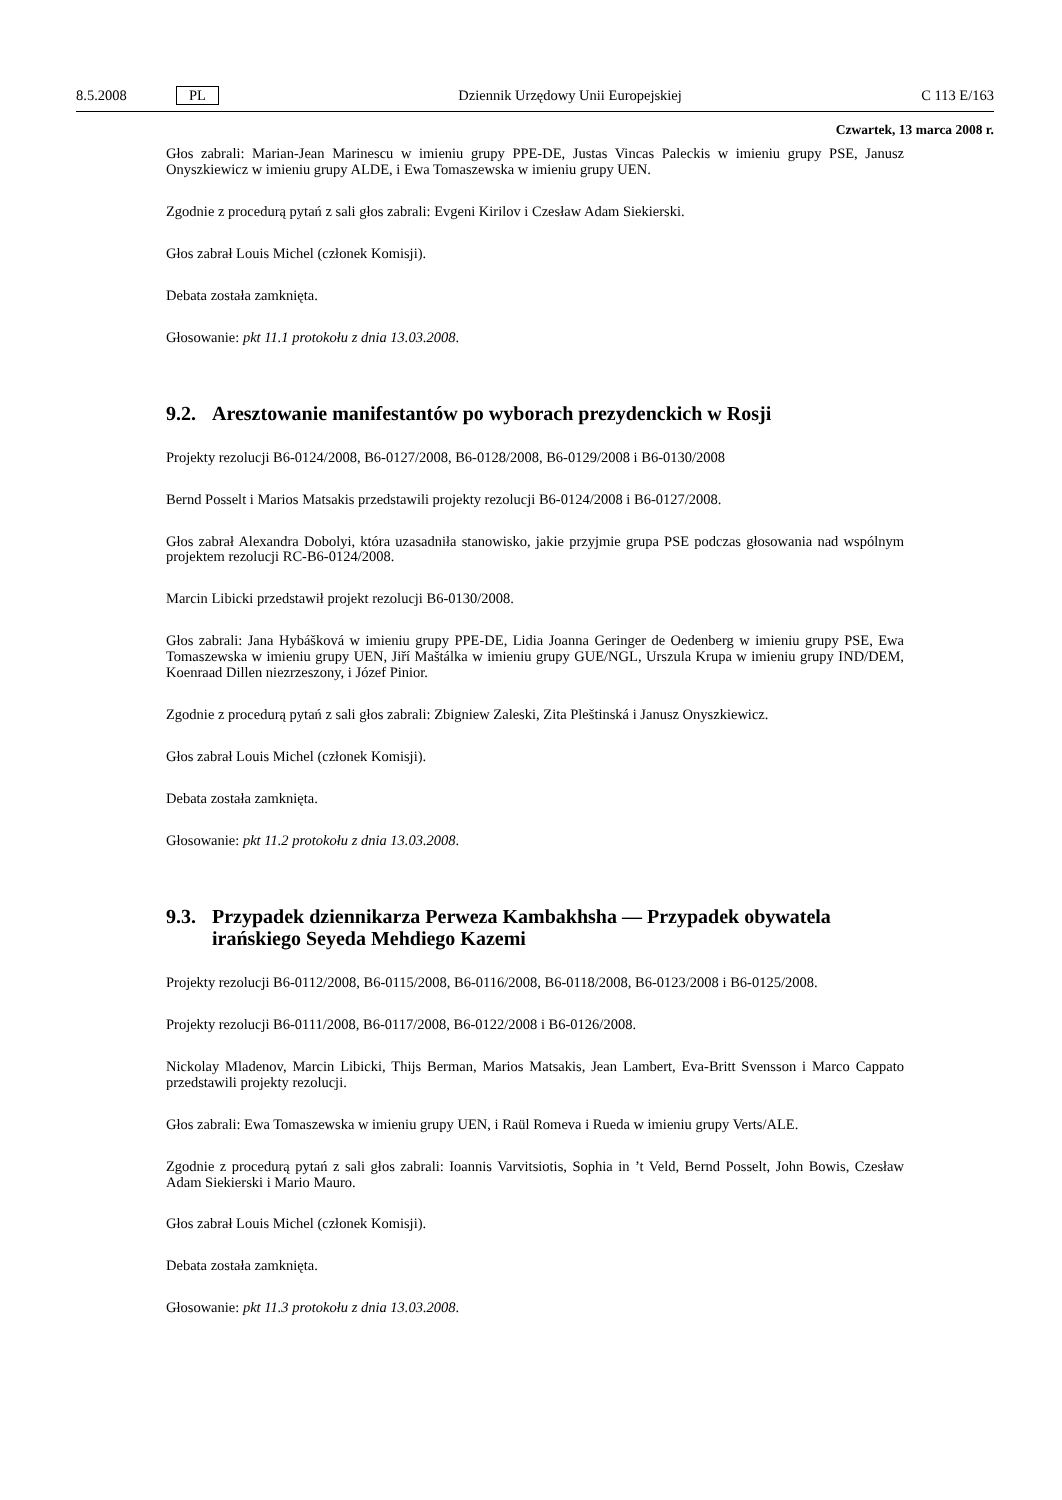8.5.2008 PL Dziennik Urzędowy Unii Europejskiej C 113 E/163
Czwartek, 13 marca 2008 r.
Głos zabrali: Marian-Jean Marinescu w imieniu grupy PPE-DE, Justas Vincas Paleckis w imieniu grupy PSE, Janusz Onyszkiewicz w imieniu grupy ALDE, i Ewa Tomaszewska w imieniu grupy UEN.
Zgodnie z procedurą pytań z sali głos zabrali: Evgeni Kirilov i Czesław Adam Siekierski.
Głos zabrał Louis Michel (członek Komisji).
Debata została zamknięta.
Głosowanie: pkt 11.1 protokołu z dnia 13.03.2008.
9.2. Aresztowanie manifestantów po wyborach prezydenckich w Rosji
Projekty rezolucji B6-0124/2008, B6-0127/2008, B6-0128/2008, B6-0129/2008 i B6-0130/2008
Bernd Posselt i Marios Matsakis przedstawili projekty rezolucji B6-0124/2008 i B6-0127/2008.
Głos zabrał Alexandra Dobolyi, która uzasadniła stanowisko, jakie przyjmie grupa PSE podczas głosowania nad wspólnym projektem rezolucji RC-B6-0124/2008.
Marcin Libicki przedstawił projekt rezolucji B6-0130/2008.
Głos zabrali: Jana Hybášková w imieniu grupy PPE-DE, Lidia Joanna Geringer de Oedenberg w imieniu grupy PSE, Ewa Tomaszewska w imieniu grupy UEN, Jiří Maštálka w imieniu grupy GUE/NGL, Urszula Krupa w imieniu grupy IND/DEM, Koenraad Dillen niezrzeszony, i Józef Pinior.
Zgodnie z procedurą pytań z sali głos zabrali: Zbigniew Zaleski, Zita Pleštinská i Janusz Onyszkiewicz.
Głos zabrał Louis Michel (członek Komisji).
Debata została zamknięta.
Głosowanie: pkt 11.2 protokołu z dnia 13.03.2008.
9.3. Przypadek dziennikarza Perweza Kambakhsha — Przypadek obywatela irańskiego Seyeda Mehdiego Kazemi
Projekty rezolucji B6-0112/2008, B6-0115/2008, B6-0116/2008, B6-0118/2008, B6-0123/2008 i B6-0125/2008.
Projekty rezolucji B6-0111/2008, B6-0117/2008, B6-0122/2008 i B6-0126/2008.
Nickolay Mladenov, Marcin Libicki, Thijs Berman, Marios Matsakis, Jean Lambert, Eva-Britt Svensson i Marco Cappato przedstawili projekty rezolucji.
Głos zabrali: Ewa Tomaszewska w imieniu grupy UEN, i Raül Romeva i Rueda w imieniu grupy Verts/ALE.
Zgodnie z procedurą pytań z sali głos zabrali: Ioannis Varvitsiotis, Sophia in ’t Veld, Bernd Posselt, John Bowis, Czesław Adam Siekierski i Mario Mauro.
Głos zabrał Louis Michel (członek Komisji).
Debata została zamknięta.
Głosowanie: pkt 11.3 protokołu z dnia 13.03.2008.